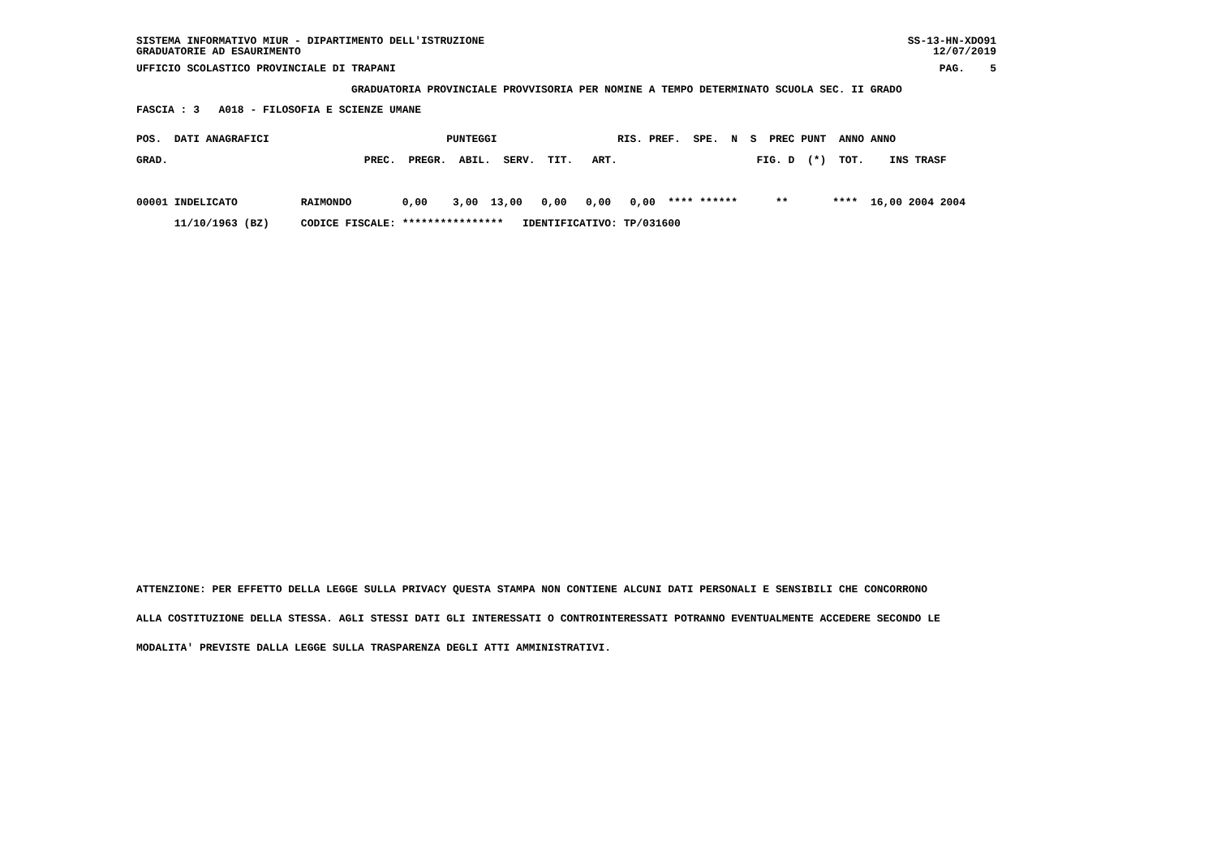SISTEMA INFORMATIVO MIUR - DIPARTIMENTO DELL'ISTRUZIONE
GRADUATORIE AD ESAURIMENTO SS-13-HN-XDO91
12/07/2019
UFFICIO SCOLASTICO PROVINCIALE DI TRAPANI PAG. 5
GRADUATORIA PROVINCIALE PROVVISORIA PER NOMINE A TEMPO DETERMINATO SCUOLA SEC. II GRADO
FASCIA : 3 A018 - FILOSOFIA E SCIENZE UMANE
POS.  DATI ANAGRAFICI                            PUNTEGGI                   RIS. PREF.  SPE.  N  S  PREC PUNT  ANNO ANNO
GRAD.                               PREC.  PREGR.  ABIL.  SERV.  TIT.   ART.                      FIG. D  (*)  TOT.    INS TRASF

00001 INDELICATO          RAIMONDO        0,00    3,00  13,00   0,00   0,00   0,00  **** ******      **       ****  16,00 2004 2004
      11/10/1963 (BZ)     CODICE FISCALE: ****************   IDENTIFICATIVO: TP/031600
ATTENZIONE: PER EFFETTO DELLA LEGGE SULLA PRIVACY QUESTA STAMPA NON CONTIENE ALCUNI DATI PERSONALI E SENSIBILI CHE CONCORRONO
ALLA COSTITUZIONE DELLA STESSA. AGLI STESSI DATI GLI INTERESSATI O CONTROINTERESSATI POTRANNO EVENTUALMENTE ACCEDERE SECONDO LE
MODALITA' PREVISTE DALLA LEGGE SULLA TRASPARENZA DEGLI ATTI AMMINISTRATIVI.